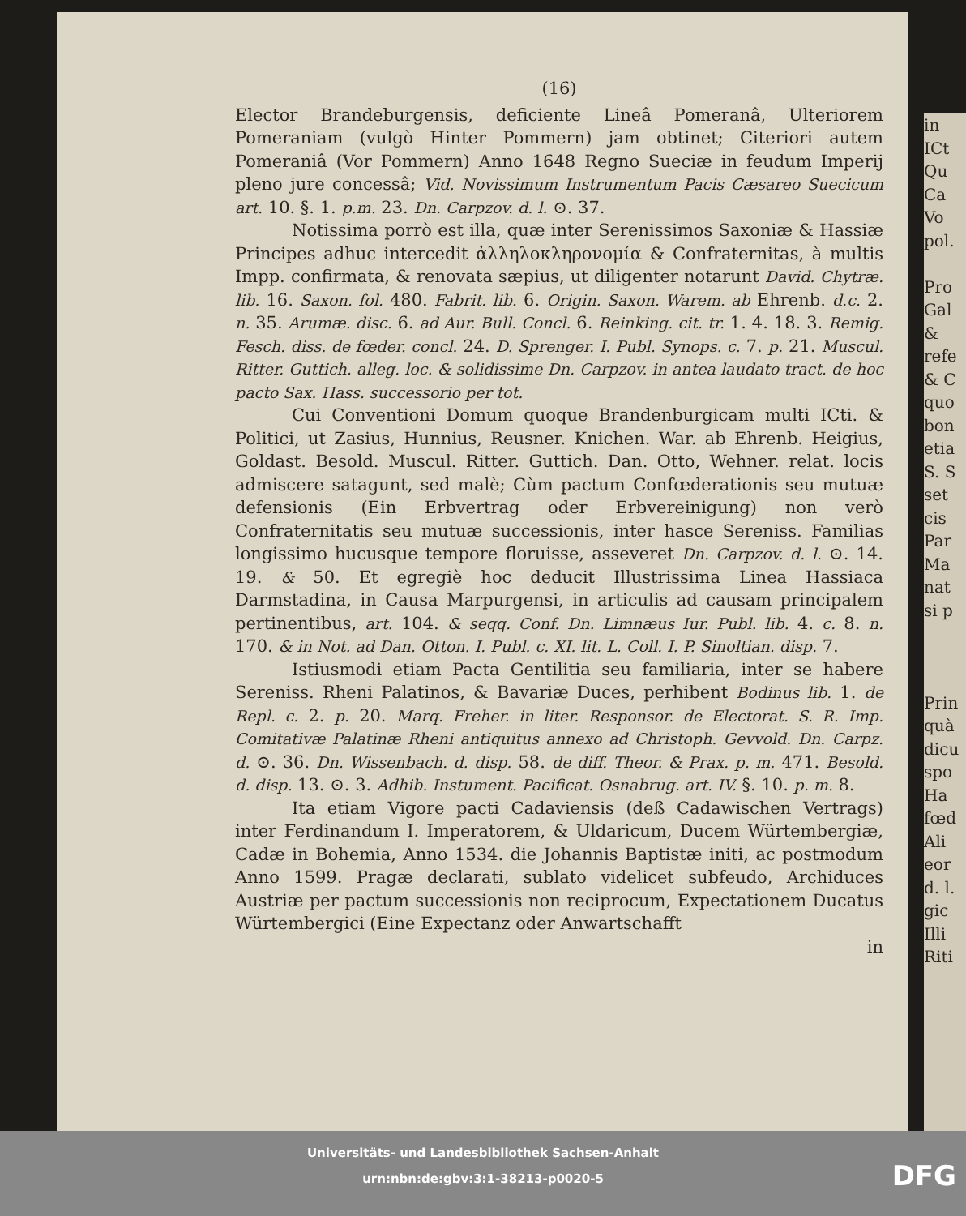(16)
Elector Brandeburgensis, deficiente Lineâ Pomeranâ, Ulteriorem Pomeraniam (vulgò Hinter Pommern) jam obtinet; Citeriori autem Pomeraniâ (Vor Pommern) Anno 1648 Regno Sueciæ in feudum Imperij pleno jure concessâ; Vid. Novissimum Instrumentum Pacis Cæsareo Suecicum art. 10. §. 1. p.m. 23. Dn. Carpzov. d. l. ⊙. 37.
Notissima porrò est illa, quæ inter Serenissimos Saxoniæ & Hassiæ Principes adhuc intercedit ἀλληλοκληρονομία & Confraternitas, à multis Impp. confirmata, & renovata sæpius, ut diligenter notarunt David. Chytræ. lib. 16. Saxon. fol. 480. Fabrit. lib. 6. Origin. Saxon. Warem. ab Ehrenb. d.c. 2. n. 35. Arumæ. disc. 6. ad Aur. Bull. Concl. 6. Reinking. cit. tr. 1. 4. 18. 3. Remig. Fesch. diss. de fœder. concl. 24. D. Sprenger. I. Publ. Synops. c. 7. p. 21. Muscul. Ritter. Guttich. alleg. loc. & solidissime Dn. Carpzov. in antea laudato tract. de hoc pacto Sax. Hass. successorio per tot.
Cui Conventioni Domum quoque Brandenburgicam multi ICti. & Politici, ut Zasius, Hunnius, Reusner. Knichen. War. ab Ehrenb. Heigius, Goldast. Besold. Muscul. Ritter. Guttich. Dan. Otto, Wehner. relat. locis admiscere satagunt, sed malè; Cùm pactum Confœderationis seu mutuæ defensionis (Ein Erbvertrag oder Erbvereinigung) non verò Confraternitatis seu mutuæ successionis, inter hasce Sereniss. Familias longissimo hucusque tempore floruisse, asseveret Dn. Carpzov. d. l. ⊙. 14. 19. & 50. Et egregiè hoc deducit Illustrissima Linea Hassiaca Darmstadina, in Causa Marpurgensi, in articulis ad causam principalem pertinentibus, art. 104. & seqq. Conf. Dn. Limnæus Iur. Publ. lib. 4. c. 8. n. 170. & in Not. ad Dan. Otton. I. Publ. c. XI. lit. L. Coll. I. P. Sinoltian. disp. 7.
Istiusmodi etiam Pacta Gentilitia seu familiaria, inter se habere Sereniss. Rheni Palatinos, & Bavariæ Duces, perhibent Bodinus lib. 1. de Repl. c. 2. p. 20. Marq. Freher. in liter. Responsor. de Electorat. S. R. Imp. Comitativæ Palatinæ Rheni antiquitus annexo ad Christoph. Gevvold. Dn. Carpz. d. ⊙. 36. Dn. Wissenbach. d. disp. 58. de diff. Theor. & Prax. p. m. 471. Besold. d. disp. 13. ⊙. 3. Adhib. Instument. Pacificat. Osnabrug. art. IV. §. 10. p. m. 8.
Ita etiam Vigore pacti Cadaviensis (deß Cadawischen Vertrags) inter Ferdinandum I. Imperatorem, & Uldaricum, Ducem Würtembergiæ, Cadæ in Bohemia, Anno 1534. die Johannis Baptistæ initi, ac postmodum Anno 1599. Pragæ declarati, sublato videlicet subfeudo, Archiduces Austriæ per pactum successionis non reciprocum, Expectationem Ducatus Würtembergici (Eine Expectanz oder Anwartschafft
in
in
ICt
Qu
Ca
Vo
pol.
Pro
Gal
&
refe
& C
quo
bon
etia
S. S
set
cis
Par
Ma
nat
si p
Prin
quà
dicu
spo
Ha
fœd
Ali
eor
d. l.
gic
Illi
Riti
Universitäts- und Landesbibliothek Sachsen-Anhalt
urn:nbn:de:gbv:3:1-38213-p0020-5
DFG